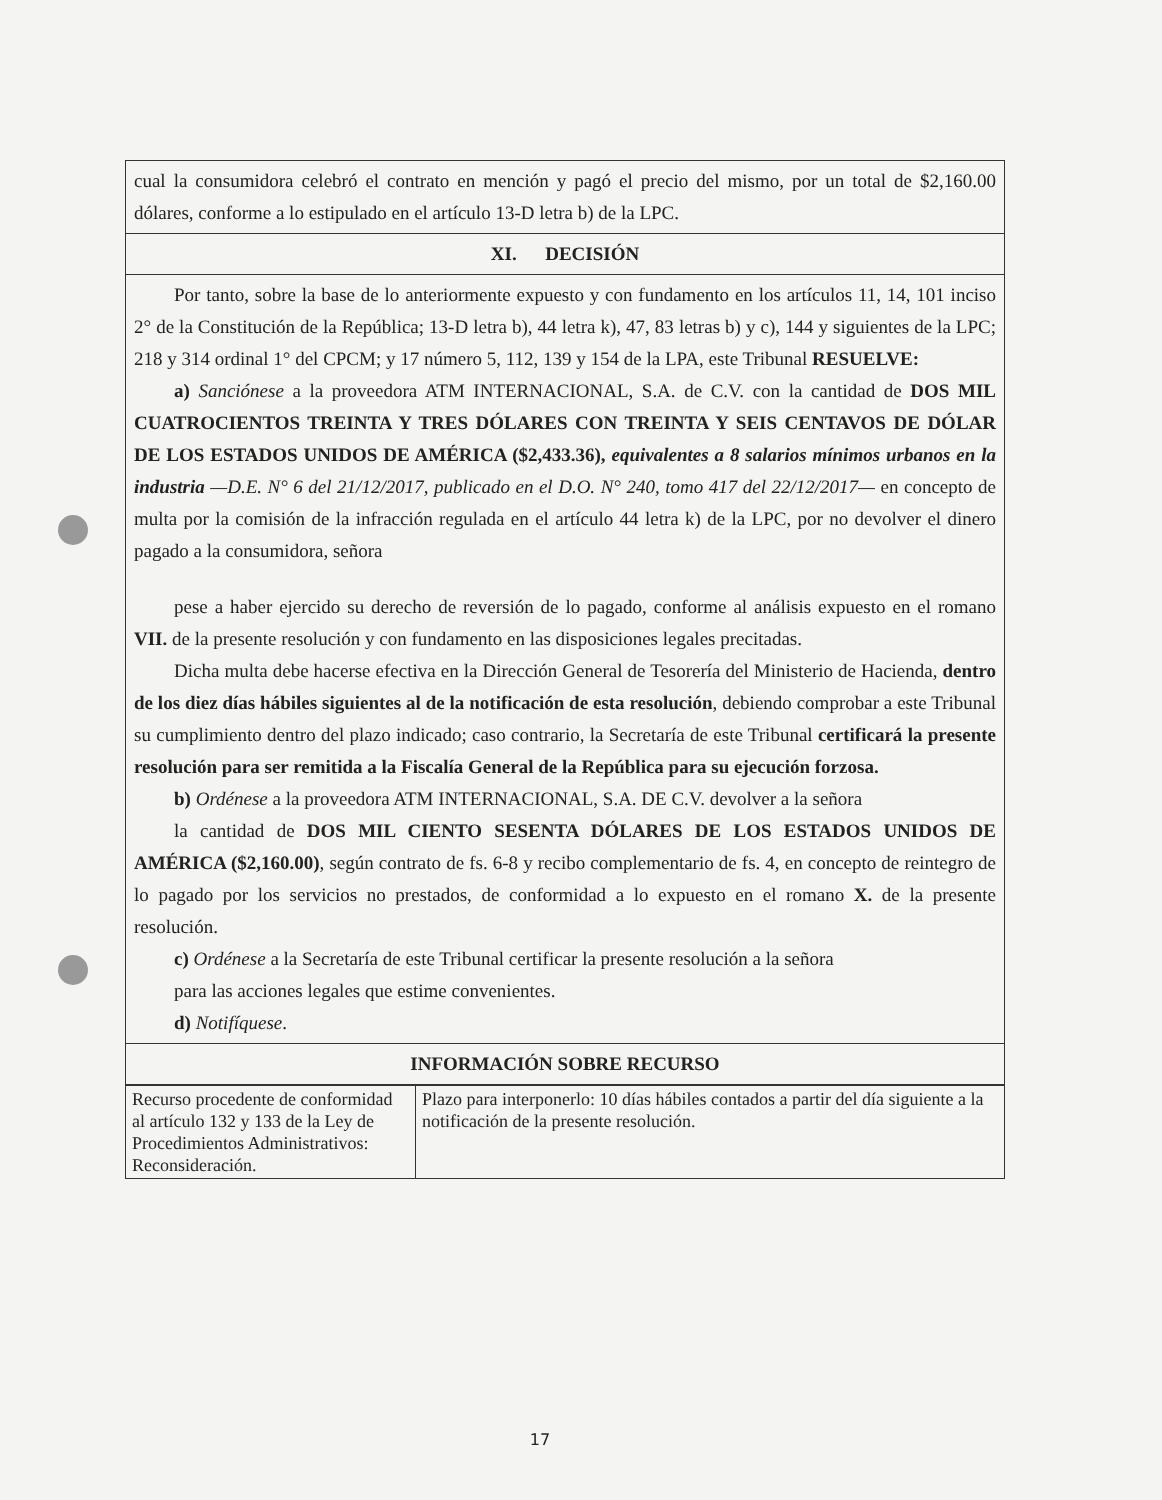cual la consumidora celebró el contrato en mención y pagó el precio del mismo, por un total de $2,160.00 dólares, conforme a lo estipulado en el artículo 13-D letra b) de la LPC.
XI. DECISIÓN
Por tanto, sobre la base de lo anteriormente expuesto y con fundamento en los artículos 11, 14, 101 inciso 2° de la Constitución de la República; 13-D letra b), 44 letra k), 47, 83 letras b) y c), 144 y siguientes de la LPC; 218 y 314 ordinal 1° del CPCM; y 17 número 5, 112, 139 y 154 de la LPA, este Tribunal RESUELVE:
a) Sanciónese a la proveedora ATM INTERNACIONAL, S.A. de C.V. con la cantidad de DOS MIL CUATROCIENTOS TREINTA Y TRES DÓLARES CON TREINTA Y SEIS CENTAVOS DE DÓLAR DE LOS ESTADOS UNIDOS DE AMÉRICA ($2,433.36), equivalentes a 8 salarios mínimos urbanos en la industria —D.E. N° 6 del 21/12/2017, publicado en el D.O. N° 240, tomo 417 del 22/12/2017— en concepto de multa por la comisión de la infracción regulada en el artículo 44 letra k) de la LPC, por no devolver el dinero pagado a la consumidora, señora
pese a haber ejercido su derecho de reversión de lo pagado, conforme al análisis expuesto en el romano VII. de la presente resolución y con fundamento en las disposiciones legales precitadas.
Dicha multa debe hacerse efectiva en la Dirección General de Tesorería del Ministerio de Hacienda, dentro de los diez días hábiles siguientes al de la notificación de esta resolución, debiendo comprobar a este Tribunal su cumplimiento dentro del plazo indicado; caso contrario, la Secretaría de este Tribunal certificará la presente resolución para ser remitida a la Fiscalía General de la República para su ejecución forzosa.
b) Ordénese a la proveedora ATM INTERNACIONAL, S.A. DE C.V. devolver a la señora
la cantidad de DOS MIL CIENTO SESENTA DÓLARES DE LOS ESTADOS UNIDOS DE AMÉRICA ($2,160.00), según contrato de fs. 6-8 y recibo complementario de fs. 4, en concepto de reintegro de lo pagado por los servicios no prestados, de conformidad a lo expuesto en el romano X. de la presente resolución.
c) Ordénese a la Secretaría de este Tribunal certificar la presente resolución a la señora
para las acciones legales que estime convenientes.
d) Notifíquese.
INFORMACIÓN SOBRE RECURSO
| Recurso procedente de conformidad al artículo 132 y 133 de la Ley de Procedimientos Administrativos: Reconsideración. | Plazo para interponerlo: 10 días hábiles contados a partir del día siguiente a la notificación de la presente resolución. |
17